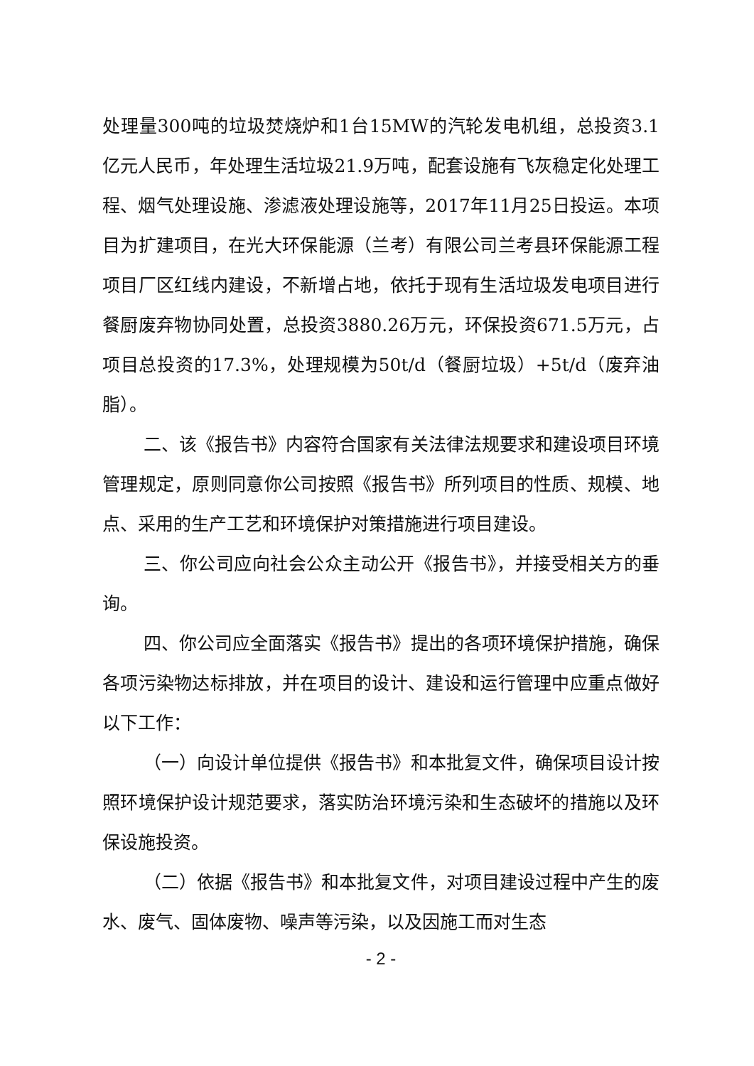处理量300吨的垃圾焚烧炉和1台15MW的汽轮发电机组，总投资3.1亿元人民币，年处理生活垃圾21.9万吨，配套设施有飞灰稳定化处理工程、烟气处理设施、渗滤液处理设施等，2017年11月25日投运。本项目为扩建项目，在光大环保能源（兰考）有限公司兰考县环保能源工程项目厂区红线内建设，不新增占地，依托于现有生活垃圾发电项目进行餐厨废弃物协同处置，总投资3880.26万元，环保投资671.5万元，占项目总投资的17.3%，处理规模为50t/d（餐厨垃圾）+5t/d（废弃油脂）。
二、该《报告书》内容符合国家有关法律法规要求和建设项目环境管理规定，原则同意你公司按照《报告书》所列项目的性质、规模、地点、采用的生产工艺和环境保护对策措施进行项目建设。
三、你公司应向社会公众主动公开《报告书》，并接受相关方的垂询。
四、你公司应全面落实《报告书》提出的各项环境保护措施，确保各项污染物达标排放，并在项目的设计、建设和运行管理中应重点做好以下工作：
（一）向设计单位提供《报告书》和本批复文件，确保项目设计按照环境保护设计规范要求，落实防治环境污染和生态破坏的措施以及环保设施投资。
（二）依据《报告书》和本批复文件，对项目建设过程中产生的废水、废气、固体废物、噪声等污染，以及因施工而对生态
- 2 -